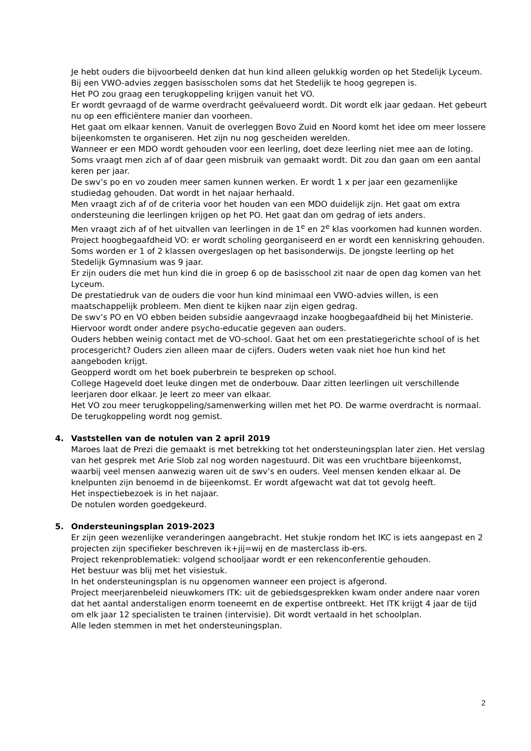Je hebt ouders die bijvoorbeeld denken dat hun kind alleen gelukkig worden op het Stedelijk Lyceum. Bij een VWO-advies zeggen basisscholen soms dat het Stedelijk te hoog gegrepen is.
Het PO zou graag een terugkoppeling krijgen vanuit het VO.
Er wordt gevraagd of de warme overdracht geëvalueerd wordt. Dit wordt elk jaar gedaan. Het gebeurt nu op een efficiëntere manier dan voorheen.
Het gaat om elkaar kennen. Vanuit de overleggen Bovo Zuid en Noord komt het idee om meer lossere bijeenkomsten te organiseren. Het zijn nu nog gescheiden werelden.
Wanneer er een MDO wordt gehouden voor een leerling, doet deze leerling niet mee aan de loting. Soms vraagt men zich af of daar geen misbruik van gemaakt wordt. Dit zou dan gaan om een aantal keren per jaar.
De swv’s po en vo zouden meer samen kunnen werken. Er wordt 1 x per jaar een gezamenlijke studiedag gehouden. Dat wordt in het najaar herhaald.
Men vraagt zich af of de criteria voor het houden van een MDO duidelijk zijn. Het gaat om extra ondersteuning die leerlingen krijgen op het PO. Het gaat dan om gedrag of iets anders.
Men vraagt zich af of het uitvallen van leerlingen in de 1<sup>e</sup> en 2<sup>e</sup> klas voorkomen had kunnen worden.
Project hoogbegaafdheid VO: er wordt scholing georganiseerd en er wordt een kenniskring gehouden. Soms worden er 1 of 2 klassen overgeslagen op het basisonderwijs. De jongste leerling op het Stedelijk Gymnasium was 9 jaar.
Er zijn ouders die met hun kind die in groep 6 op de basisschool zit naar de open dag komen van het Lyceum.
De prestatiedruk van de ouders die voor hun kind minimaal een VWO-advies willen, is een maatschappelijk probleem. Men dient te kijken naar zijn eigen gedrag.
De swv’s PO en VO ebben beiden subsidie aangevraagd inzake hoogbegaafdheid bij het Ministerie. Hiervoor wordt onder andere psycho-educatie gegeven aan ouders.
Ouders hebben weinig contact met de VO-school. Gaat het om een prestatiegerichte school of is het procesgericht? Ouders zien alleen maar de cijfers. Ouders weten vaak niet hoe hun kind het aangeboden krijgt.
Geopperd wordt om het boek puberbrein te bespreken op school.
College Hageveld doet leuke dingen met de onderbouw. Daar zitten leerlingen uit verschillende leerjaren door elkaar. Je leert zo meer van elkaar.
Het VO zou meer terugkoppeling/samenwerking willen met het PO. De warme overdracht is normaal. De terugkoppeling wordt nog gemist.
4. Vaststellen van de notulen van 2 april 2019
Maroes laat de Prezi die gemaakt is met betrekking tot het ondersteuningsplan later zien. Het verslag van het gesprek met Arie Slob zal nog worden nagestuurd. Dit was een vruchtbare bijeenkomst, waarbij veel mensen aanwezig waren uit de swv’s en ouders. Veel mensen kenden elkaar al. De knelpunten zijn benoemd in de bijeenkomst. Er wordt afgewacht wat dat tot gevolg heeft.
Het inspectiebezoek is in het najaar.
De notulen worden goedgekeurd.
5. Ondersteuningsplan 2019-2023
Er zijn geen wezenlijke veranderingen aangebracht. Het stukje rondom het IKC is iets aangepast en 2 projecten zijn specifieker beschreven ik+jij=wij en de masterclass ib-ers.
Project rekenproblematiek: volgend schooljaar wordt er een rekenconferentie gehouden.
Het bestuur was blij met het visiestuk.
In het ondersteuningsplan is nu opgenomen wanneer een project is afgerond.
Project meerjarenbeleid nieuwkomers ITK: uit de gebiedsgesprekken kwam onder andere naar voren dat het aantal anderstaligen enorm toeneemt en de expertise ontbreekt. Het ITK krijgt 4 jaar de tijd om elk jaar 12 specialisten te trainen (intervisie). Dit wordt vertaald in het schoolplan.
Alle leden stemmen in met het ondersteuningsplan.
2